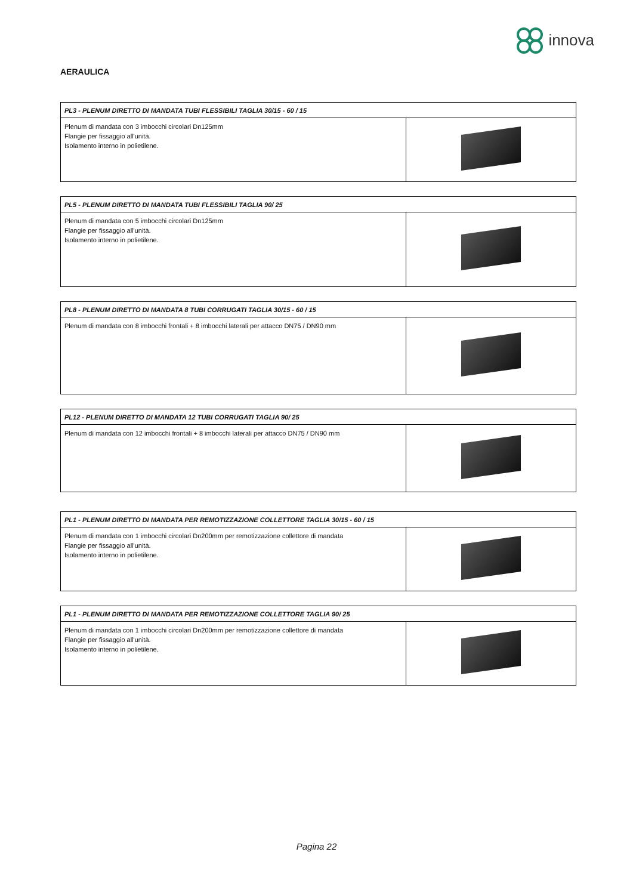innova
AERAULICA
| PL3 - PLENUM DIRETTO DI MANDATA TUBI FLESSIBILI TAGLIA 30/15 - 60 / 15 | |
| --- | --- |
| Plenum di mandata con 3 imbocchi circolari Dn125mm Flangie per fissaggio all'unità. Isolamento interno in polietilene. | |
| PL5 - PLENUM DIRETTO DI MANDATA TUBI FLESSIBILI TAGLIA 90/ 25 | |
| --- | --- |
| Plenum di mandata con 5 imbocchi circolari Dn125mm Flangie per fissaggio all'unità. Isolamento interno in polietilene. | |
| PL8 - PLENUM DIRETTO DI MANDATA 8 TUBI CORRUGATI TAGLIA 30/15 - 60 / 15 | |
| --- | --- |
| Plenum di mandata con 8 imbocchi frontali + 8 imbocchi laterali per attacco DN75 / DN90 mm | |
| PL12 - PLENUM DIRETTO DI MANDATA 12 TUBI CORRUGATI TAGLIA 90/ 25 | |
| --- | --- |
| Plenum di mandata con 12 imbocchi frontali + 8 imbocchi laterali per attacco DN75 / DN90 mm | |
| PL1 - PLENUM DIRETTO DI MANDATA PER REMOTIZZAZIONE COLLETTORE TAGLIA 30/15 - 60 / 15 | |
| --- | --- |
| Plenum di mandata con 1 imbocchi circolari Dn200mm per remotizzazione collettore di mandata Flangie per fissaggio all'unità. Isolamento interno in polietilene. | |
| PL1 - PLENUM DIRETTO DI MANDATA PER REMOTIZZAZIONE COLLETTORE TAGLIA 90/ 25 | |
| --- | --- |
| Plenum di mandata con 1 imbocchi circolari Dn200mm per remotizzazione collettore di mandata Flangie per fissaggio all'unità. Isolamento interno in polietilene. | |
Pagina 22